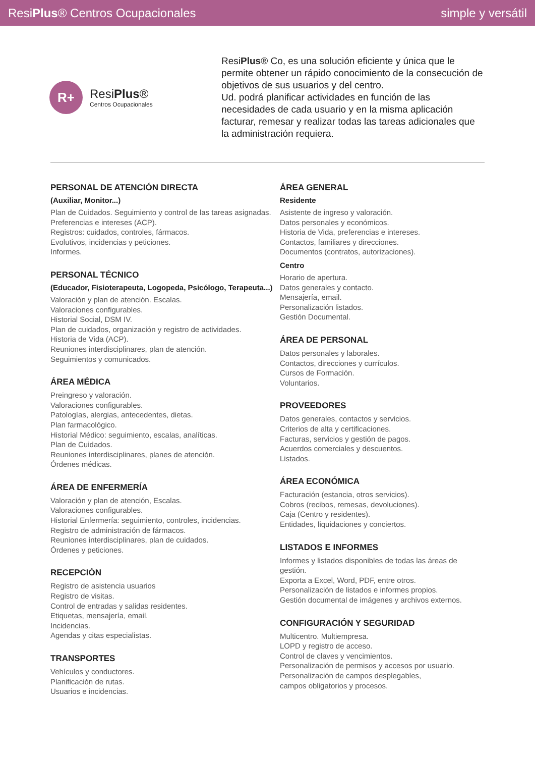ResiPlus® Centros Ocupacionales simple y versátil
R+
ResiPlus®
Centros Ocupacionales
ResiPlus® Co, es una solución eficiente y única que le permite obtener un rápido conocimiento de la consecución de objetivos de sus usuarios y del centro.
Ud. podrá planificar actividades en función de las necesidades de cada usuario y en la misma aplicación facturar, remesar y realizar todas las tareas adicionales que la administración requiera.
PERSONAL DE ATENCIÓN DIRECTA
(Auxiliar, Monitor...)
Plan de Cuidados. Seguimiento y control de las tareas asignadas.
Preferencias e intereses (ACP).
Registros: cuidados, controles, fármacos.
Evolutivos, incidencias y peticiones.
Informes.
PERSONAL TÉCNICO
(Educador, Fisioterapeuta, Logopeda, Psicólogo, Terapeuta...)
Valoración y plan de atención. Escalas.
Valoraciones configurables.
Historial Social, DSM IV.
Plan de cuidados, organización y registro de actividades.
Historia de Vida (ACP).
Reuniones interdisciplinares, plan de atención.
Seguimientos y comunicados.
ÁREA MÉDICA
Preingreso y valoración.
Valoraciones configurables.
Patologías, alergias, antecedentes, dietas.
Plan farmacológico.
Historial Médico: seguimiento, escalas, analíticas.
Plan de Cuidados.
Reuniones interdisciplinares, planes de atención.
Órdenes médicas.
ÁREA DE ENFERMERÍA
Valoración y plan de atención, Escalas.
Valoraciones configurables.
Historial Enfermería: seguimiento, controles, incidencias.
Registro de administración de fármacos.
Reuniones interdisciplinares, plan de cuidados.
Órdenes y peticiones.
RECEPCIÓN
Registro de asistencia usuarios
Registro de visitas.
Control de entradas y salidas residentes.
Etiquetas, mensajería, email.
Incidencias.
Agendas y citas especialistas.
TRANSPORTES
Vehículos y conductores.
Planificación de rutas.
Usuarios e incidencias.
ÁREA GENERAL
Residente
Asistente de ingreso y valoración.
Datos personales y económicos.
Historia de Vida, preferencias e intereses.
Contactos, familiares y direcciones.
Documentos (contratos, autorizaciones).
Centro
Horario de apertura.
Datos generales y contacto.
Mensajería, email.
Personalización listados.
Gestión Documental.
ÁREA DE PERSONAL
Datos personales y laborales.
Contactos, direcciones y currículos.
Cursos de Formación.
Voluntarios.
PROVEEDORES
Datos generales, contactos y servicios.
Criterios de alta y certificaciones.
Facturas, servicios y gestión de pagos.
Acuerdos comerciales y descuentos.
Listados.
ÁREA ECONÓMICA
Facturación (estancia, otros servicios).
Cobros (recibos, remesas, devoluciones).
Caja (Centro y residentes).
Entidades, liquidaciones y conciertos.
LISTADOS E INFORMES
Informes y listados disponibles de todas las áreas de gestión.
Exporta a Excel, Word, PDF, entre otros.
Personalización de listados e informes propios.
Gestión documental de imágenes y archivos externos.
CONFIGURACIÓN Y SEGURIDAD
Multicentro. Multiempresa.
LOPD y registro de acceso.
Control de claves y vencimientos.
Personalización de permisos y accesos por usuario.
Personalización de campos desplegables,
campos obligatorios y procesos.